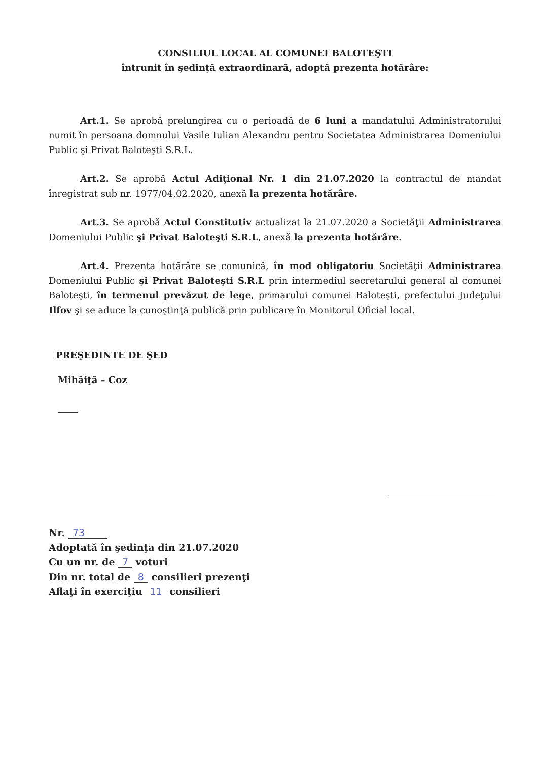CONSILIUL LOCAL AL COMUNEI BALOTEŞTI
întrunit în şedinţă extraordinară, adoptă prezenta hotărâre:
Art.1. Se aprobă prelungirea cu o perioadă de 6 luni a mandatului Administratorului numit în persoana domnului Vasile Iulian Alexandru pentru Societatea Administrarea Domeniului Public şi Privat Baloteşti S.R.L.
Art.2. Se aprobă Actul Adiţional Nr. 1 din 21.07.2020 la contractul de mandat înregistrat sub nr. 1977/04.02.2020, anexă la prezenta hotărâre.
Art.3. Se aprobă Actul Constitutiv actualizat la 21.07.2020 a Societăţii Administrarea Domeniului Public şi Privat Baloteşti S.R.L, anexă la prezenta hotărâre.
Art.4. Prezenta hotărâre se comunică, în mod obligatoriu Societăţii Administrarea Domeniului Public şi Privat Baloteşti S.R.L prin intermediul secretarului general al comunei Baloteşti, în termenul prevăzut de lege, primarului comunei Baloteşti, prefectului Judeţului Ilfov şi se aduce la cunoştinţă publică prin publicare în Monitorul Oficial local.
PREŞEDINTE DE ŞED
Mihăiţă – Coz
Nr. 73
Adoptată în şedinţa din 21.07.2020
Cu un nr. de 7 voturi
Din nr. total de 8 consilieri prezenţi
Aflaţi în exerciţiu 11 consilieri